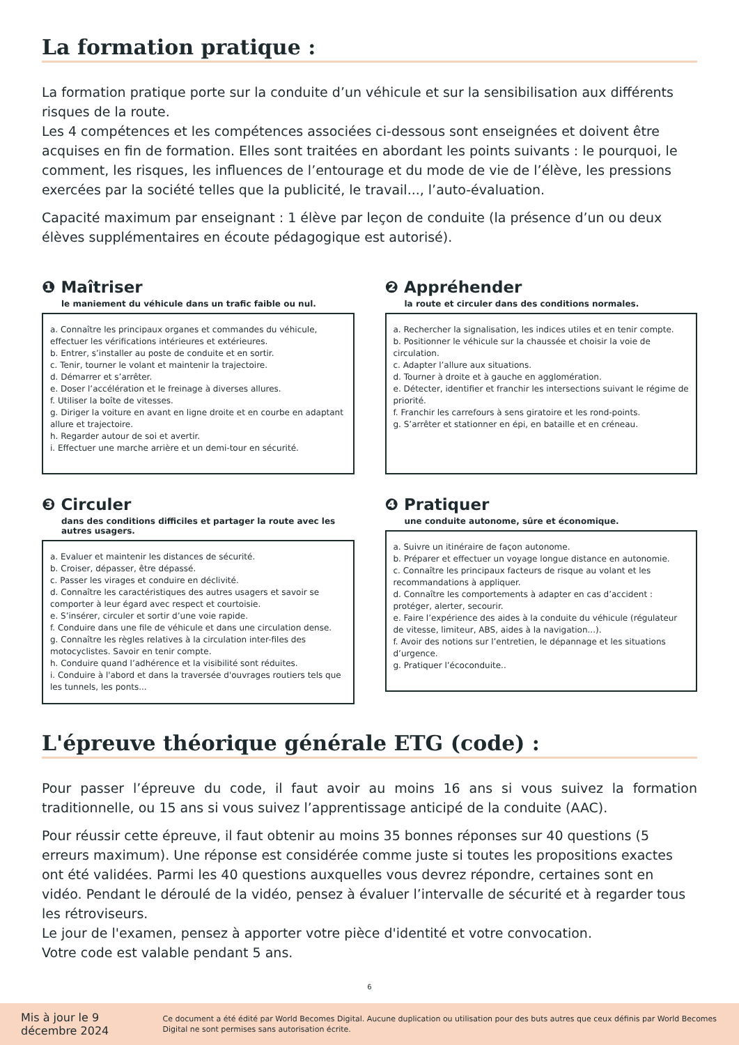La formation pratique :
La formation pratique porte sur la conduite d’un véhicule et sur la sensibilisation aux différents risques de la route.
Les 4 compétences et les compétences associées ci-dessous sont enseignées et doivent être acquises en fin de formation. Elles sont traitées en abordant les points suivants : le pourquoi, le comment, les risques, les influences de l’entourage et du mode de vie de l’élève, les pressions exercées par la société telles que la publicité, le travail..., l’auto-évaluation.
Capacité maximum par enseignant : 1 élève par leçon de conduite (la présence d’un ou deux élèves supplémentaires en écoute pédagogique est autorisé).
❶ Maîtriser
le maniement du véhicule dans un trafic faible ou nul.
a. Connaître les principaux organes et commandes du véhicule, effectuer les vérifications intérieures et extérieures.
b. Entrer, s’installer au poste de conduite et en sortir.
c. Tenir, tourner le volant et maintenir la trajectoire.
d. Démarrer et s’arrêter.
e. Doser l’accélération et le freinage à diverses allures.
f. Utiliser la boîte de vitesses.
g. Diriger la voiture en avant en ligne droite et en courbe en adaptant allure et trajectoire.
h. Regarder autour de soi et avertir.
i. Effectuer une marche arrière et un demi-tour en sécurité.
❷ Appréhender
la route et circuler dans des conditions normales.
a. Rechercher la signalisation, les indices utiles et en tenir compte.
b. Positionner le véhicule sur la chaussée et choisir la voie de circulation.
c. Adapter l’allure aux situations.
d. Tourner à droite et à gauche en agglomération.
e. Détecter, identifier et franchir les intersections suivant le régime de priorité.
f. Franchir les carrefours à sens giratoire et les rond-points.
g. S’arrêter et stationner en épi, en bataille et en créneau.
❸ Circuler
dans des conditions difficiles et partager la route avec les autres usagers.
a. Evaluer et maintenir les distances de sécurité.
b. Croiser, dépasser, être dépassé.
c. Passer les virages et conduire en déclivité.
d. Connaître les caractéristiques des autres usagers et savoir se comporter à leur égard avec respect et courtoisie.
e. S’insérer, circuler et sortir d’une voie rapide.
f. Conduire dans une file de véhicule et dans une circulation dense.
g. Connaître les règles relatives à la circulation inter-files des motocyclistes. Savoir en tenir compte.
h. Conduire quand l’adhérence et la visibilité sont réduites.
i. Conduire à l'abord et dans la traversée d'ouvrages routiers tels que les tunnels, les ponts...
❹ Pratiquer
une conduite autonome, sûre et économique.
a. Suivre un itinéraire de façon autonome.
b. Préparer et effectuer un voyage longue distance en autonomie.
c. Connaître les principaux facteurs de risque au volant et les recommandations à appliquer.
d. Connaître les comportements à adapter en cas d’accident : protéger, alerter, secourir.
e. Faire l’expérience des aides à la conduite du véhicule (régulateur de vitesse, limiteur, ABS, aides à la navigation...).
f. Avoir des notions sur l’entretien, le dépannage et les situations d’urgence.
g. Pratiquer l’écoconduite..
L'épreuve théorique générale ETG (code) :
Pour passer l’épreuve du code, il faut avoir au moins 16 ans si vous suivez la formation traditionnelle, ou 15 ans si vous suivez l’apprentissage anticipé de la conduite (AAC).
Pour réussir cette épreuve, il faut obtenir au moins 35 bonnes réponses sur 40 questions (5 erreurs maximum). Une réponse est considérée comme juste si toutes les propositions exactes ont été validées. Parmi les 40 questions auxquelles vous devrez répondre, certaines sont en vidéo. Pendant le déroulé de la vidéo, pensez à évaluer l’intervalle de sécurité et à regarder tous les rétroviseurs.
Le jour de l'examen, pensez à apporter votre pièce d'identité et votre convocation.
Votre code est valable pendant 5 ans.
6
Mis à jour le 9 décembre 2024 Ce document a été édité par World Becomes Digital. Aucune duplication ou utilisation pour des buts autres que ceux définis par World Becomes Digital ne sont permises sans autorisation écrite.